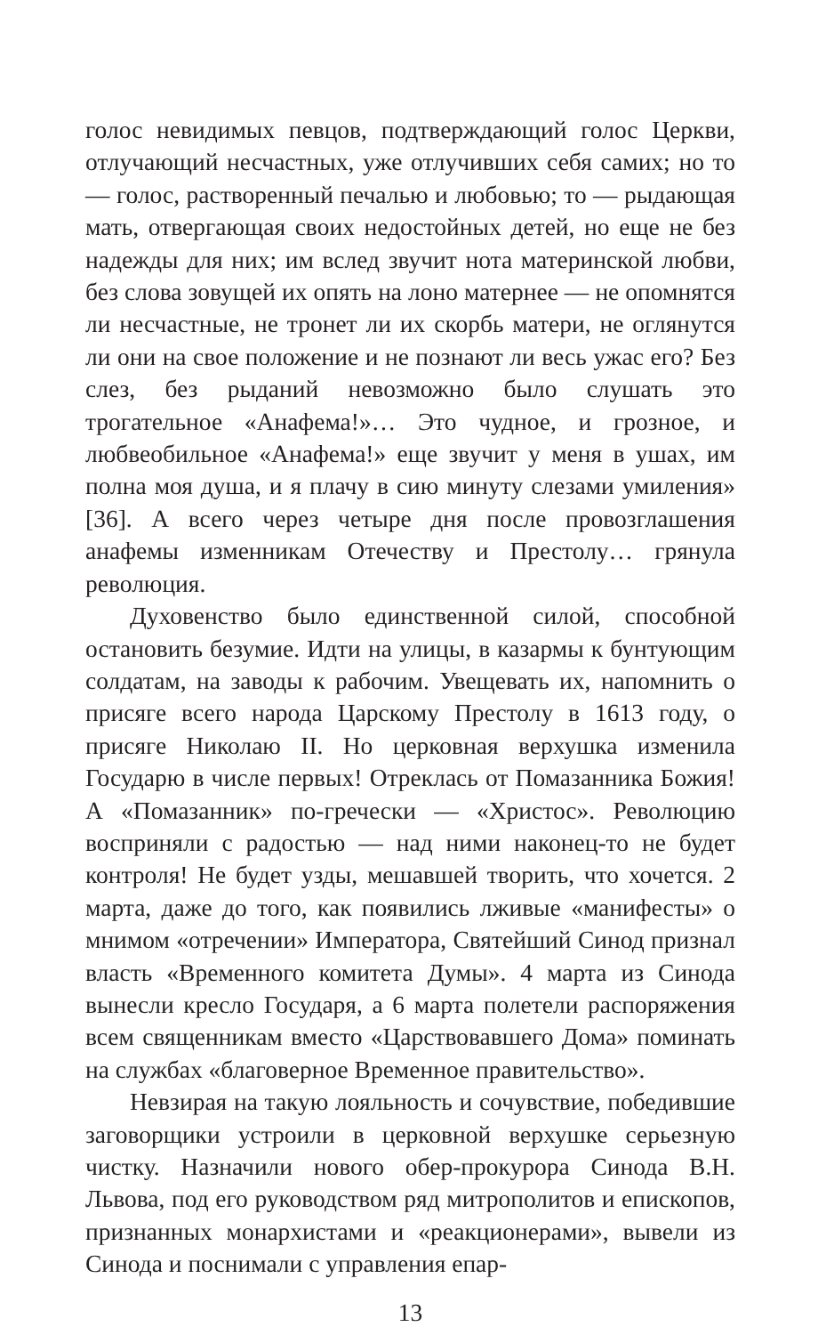голос невидимых певцов, подтверждающий голос Церкви, отлучающий несчастных, уже отлучивших себя самих; но то — голос, растворенный печалью и любовью; то — рыдающая мать, отвергающая своих недостойных детей, но еще не без надежды для них; им вслед звучит нота материнской любви, без слова зовущей их опять на лоно матернее — не опомнятся ли несчастные, не тронет ли их скорбь матери, не оглянутся ли они на свое положение и не познают ли весь ужас его? Без слез, без рыданий невозможно было слушать это трогательное «Анафема!»… Это чудное, и грозное, и любвеобильное «Анафема!» еще звучит у меня в ушах, им полна моя душа, и я плачу в сию минуту слезами умиления» [36]. А всего через четыре дня после провозглашения анафемы изменникам Отечеству и Престолу… грянула революция.
Духовенство было единственной силой, способной остановить безумие. Идти на улицы, в казармы к бунтующим солдатам, на заводы к рабочим. Увещевать их, напомнить о присяге всего народа Царскому Престолу в 1613 году, о присяге Николаю II. Но церковная верхушка изменила Государю в числе первых! Отреклась от Помазанника Божия! А «Помазанник» по-гречески — «Христос». Революцию восприняли с радостью — над ними наконец-то не будет контроля! Не будет узды, мешавшей творить, что хочется. 2 марта, даже до того, как появились лживые «манифесты» о мнимом «отречении» Императора, Святейший Синод признал власть «Временного комитета Думы». 4 марта из Синода вынесли кресло Государя, а 6 марта полетели распоряжения всем священникам вместо «Царствовавшего Дома» поминать на службах «благоверное Временное правительство».
Невзирая на такую лояльность и сочувствие, победившие заговорщики устроили в церковной верхушке серьезную чистку. Назначили нового обер-прокурора Синода В.Н. Львова, под его руководством ряд митрополитов и епископов, признанных монархистами и «реакционерами», вывели из Синода и поснимали с управления епар-
13